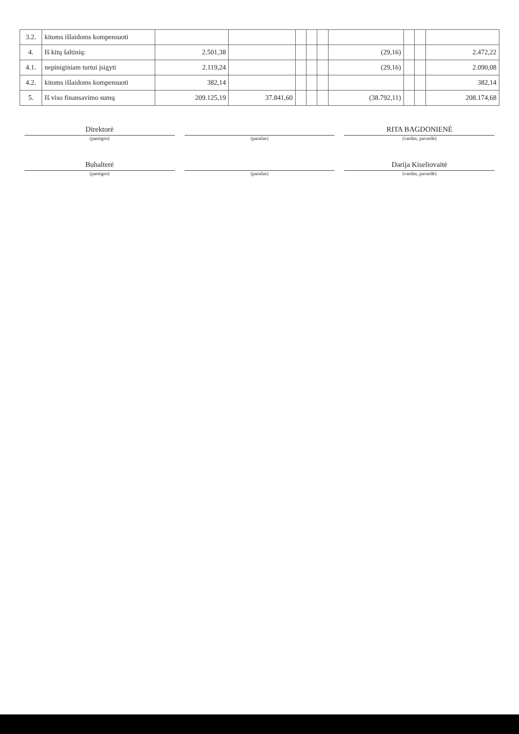| 3.2. | kitoms išlaidoms kompensuoti | | | | | | | | | |
| 4. | Iš kitų šaltinių: | 2.501,38 | | | | | (29,16) | | | 2.472,22 |
| 4.1. | nepiniginiam turtui įsigyti | 2.119,24 | | | | | (29,16) | | | 2.090,08 |
| 4.2. | kitoms išlaidoms kompensuoti | 382,14 | | | | | | | | 382,14 |
| 5. | Iš viso finansavimo sumų | 209.125,19 | 37.841,60 | | | | (38.792,11) | | | 208.174,68 |
Direktorė RITA BAGDONIENĖ
(pareigos) (parašas) (vardas, pavardė)
Buhalterė Darija Kiseliovaitė
(pareigos) (parašas) (vardas, pavardė)